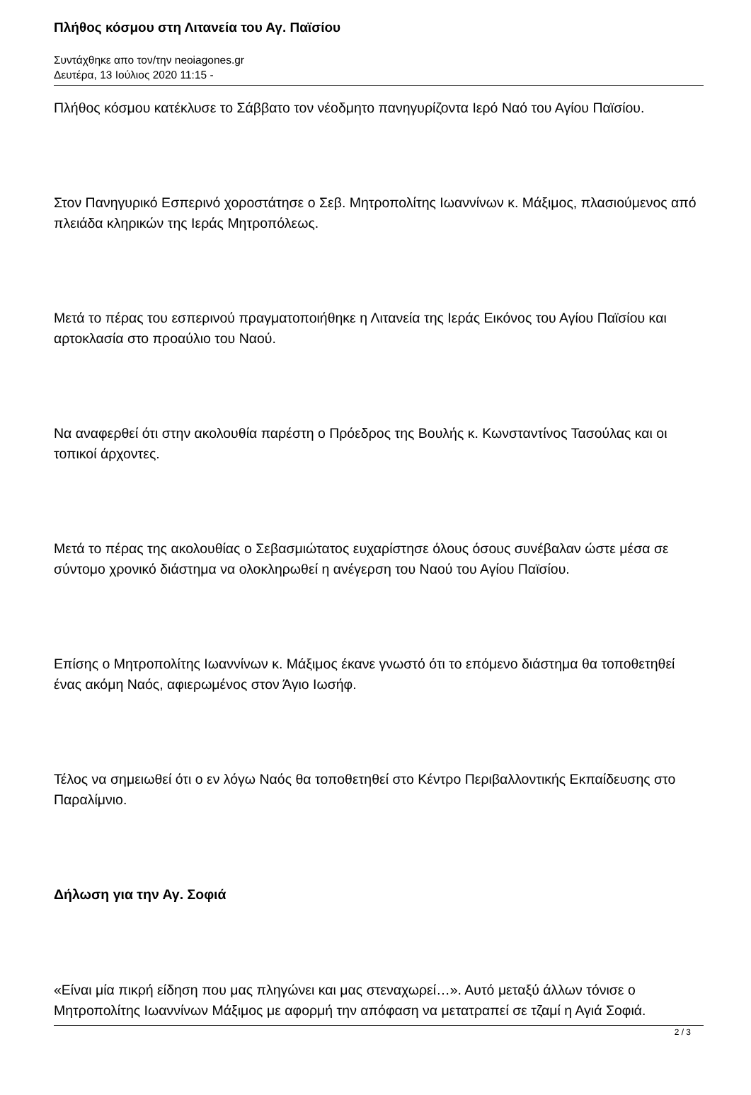Πλήθος κόσμου στη Λιτανεία του Αγ. Παϊσίου
Συντάχθηκε απο τον/την neoiagones.gr
Δευτέρα, 13 Ιούλιος 2020 11:15 -
Πλήθος κόσμου κατέκλυσε το Σάββατο τον νέοδμητο πανηγυρίζοντα Ιερό Ναό του Αγίου Παϊσίου.
Στον Πανηγυρικό Εσπερινό χοροστάτησε ο Σεβ. Μητροπολίτης Ιωαννίνων κ. Μάξιμος, πλασιούμενος από πλειάδα κληρικών της Ιεράς Μητροπόλεως.
Μετά το πέρας του εσπερινού πραγματοποιήθηκε η Λιτανεία της Ιεράς Εικόνος του Αγίου Παϊσίου και αρτοκλασία στο προαύλιο του Ναού.
Να αναφερθεί ότι στην ακολουθία παρέστη ο Πρόεδρος της Βουλής κ. Κωνσταντίνος Τασούλας και οι τοπικοί άρχοντες.
Μετά το πέρας της ακολουθίας ο Σεβασμιώτατος ευχαρίστησε όλους όσους συνέβαλαν ώστε μέσα σε σύντομο χρονικό διάστημα να ολοκληρωθεί η ανέγερση του Ναού του Αγίου Παϊσίου.
Επίσης ο Μητροπολίτης Ιωαννίνων κ. Μάξιμος έκανε γνωστό ότι το επόμενο διάστημα θα τοποθετηθεί ένας ακόμη Ναός, αφιερωμένος στον Άγιο Ιωσήφ.
Τέλος να σημειωθεί ότι ο εν λόγω Ναός θα τοποθετηθεί στο Κέντρο Περιβαλλοντικής Εκπαίδευσης στο Παραλίμνιο.
Δήλωση για την Αγ. Σοφιά
«Είναι μία πικρή είδηση που μας πληγώνει και μας στεναχωρεί…». Αυτό μεταξύ άλλων τόνισε ο Μητροπολίτης Ιωαννίνων Μάξιμος με αφορμή την απόφαση να μετατραπεί σε τζαμί η Αγιά Σοφιά.
2 / 3